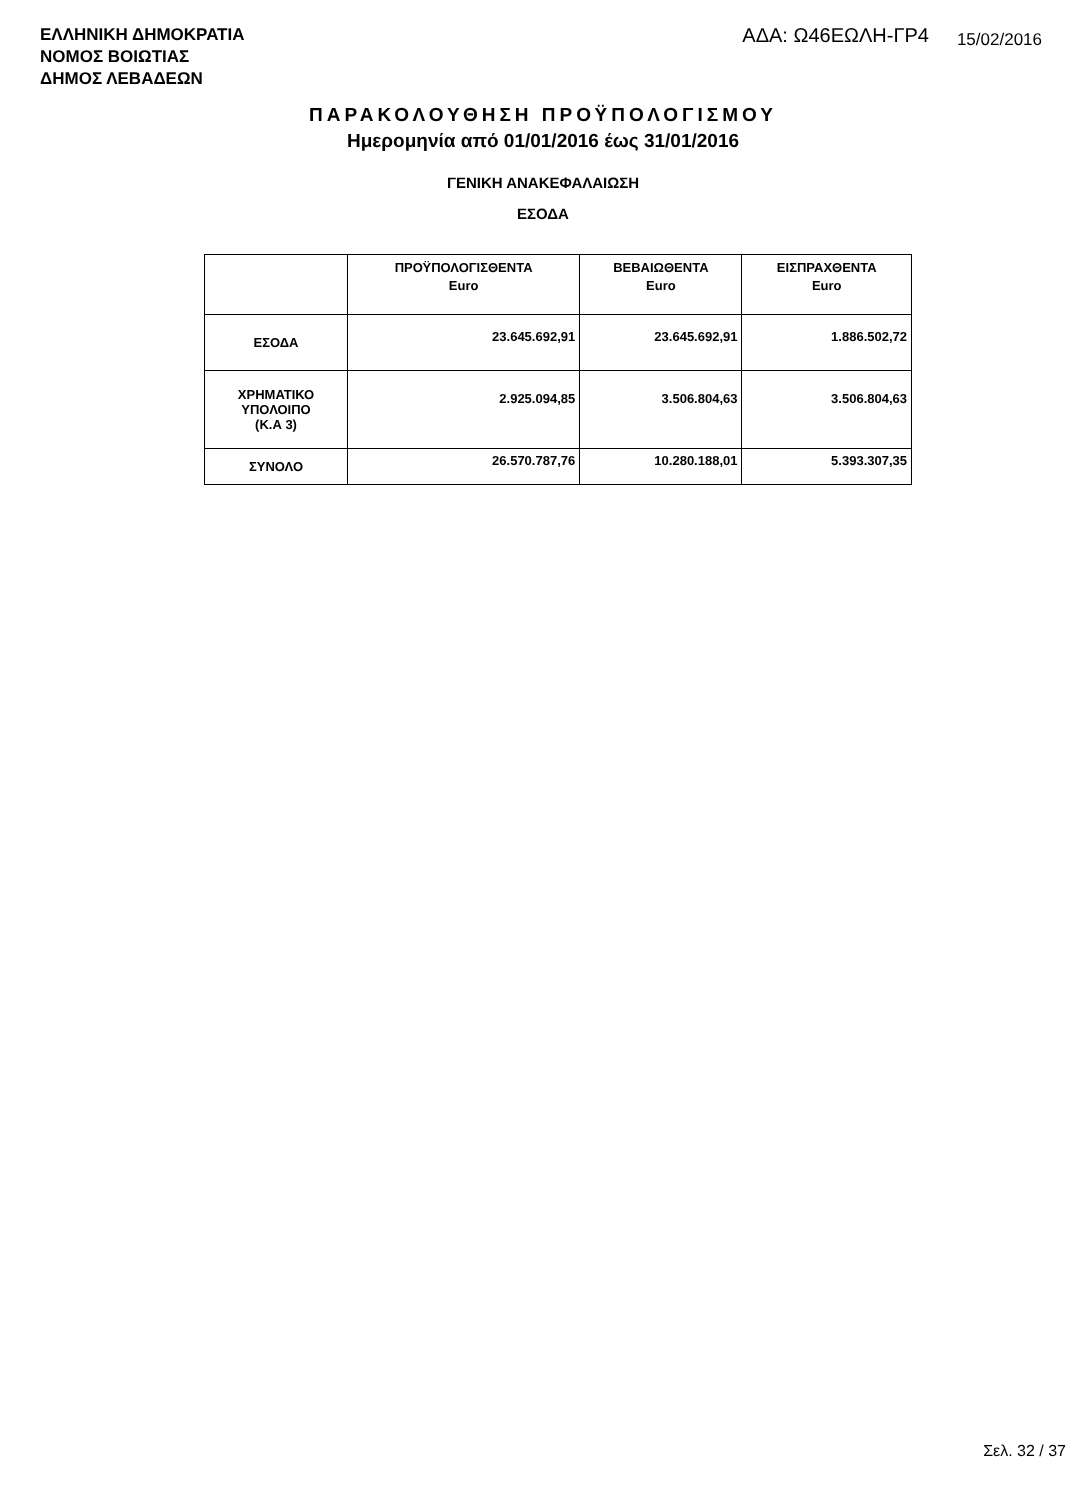ΕΛΛΗΝΙΚΗ ΔΗΜΟΚΡΑΤΙΑ
ΝΟΜΟΣ ΒΟΙΩΤΙΑΣ
ΔΗΜΟΣ ΛΕΒΑΔΕΩΝ
ΑΔΑ: Ω46ΕΩΛΗ-ΓΡ4
15/02/2016
ΠΑΡΑΚΟΛΟΥΘΗΣΗ ΠΡΟΫΠΟΛΟΓΙΣΜΟΥ
Ημερομηνία από 01/01/2016 έως 31/01/2016
ΓΕΝΙΚΗ ΑΝΑΚΕΦΑΛΑΙΩΣΗ
ΕΣΟΔΑ
| | ΠΡΟΫΠΟΛΟΓΙΣΘΕΝΤΑ Euro | ΒΕΒΑΙΩΘΕΝΤΑ Euro | ΕΙΣΠΡΑΧΘΕΝΤΑ Euro |
| --- | --- | --- | --- |
| ΕΣΟΔΑ | 23.645.692,91 | 23.645.692,91 | 1.886.502,72 |
| ΧΡΗΜΑΤΙΚΟ ΥΠΟΛΟΙΠΟ (Κ.Α 3) | 2.925.094,85 | 3.506.804,63 | 3.506.804,63 |
| ΣΥΝΟΛΟ | 26.570.787,76 | 10.280.188,01 | 5.393.307,35 |
Σελ. 32 / 37